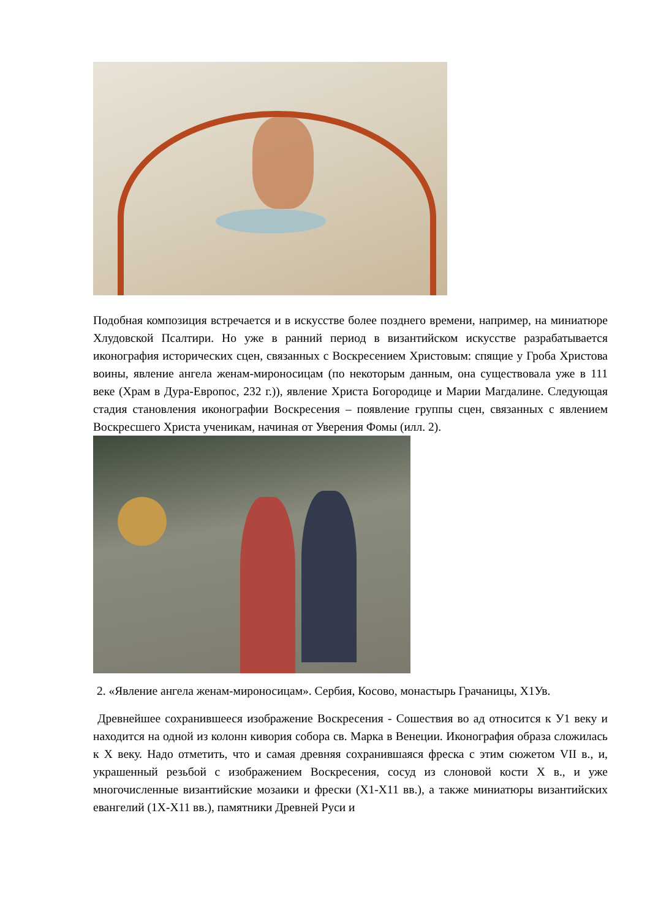Подобная композиция встречается и в искусстве более позднего времени, например, на миниатюре Хлудовской Псалтири. Но уже в ранний период в византийском искусстве разрабатывается иконография исторических сцен, связанных с Воскресением Христовым: спящие у Гроба Христова воины, явление ангела женам-мироносицам (по некоторым данным, она существовала уже в 111 веке (Храм в Дура-Европос, 232 г.)), явление Христа Богородице и Марии Магдалине. Следующая стадия становления иконографии Воскресения – появление группы сцен, связанных с явлением Воскресшего Христа ученикам, начиная от Уверения Фомы (илл. 2).
2. «Явление ангела женам-мироносицам». Сербия, Косово, монастырь Грачаницы, Х1Ув.
Древнейшее сохранившееся изображение Воскресения - Сошествия во ад относится к У1 веку и находится на одной из колонн кивория собора св. Марка в Венеции. Иконография образа сложилась к Х веку. Надо отметить, что и самая древняя сохранившаяся фреска с этим сюжетом VII в., и, украшенный резьбой с изображением Воскресения, сосуд из слоновой кости Х в., и уже многочисленные византийские мозаики и фрески (Х1-Х11 вв.), а также миниатюры византийских евангелий (1Х-Х11 вв.), памятники Древней Руси и